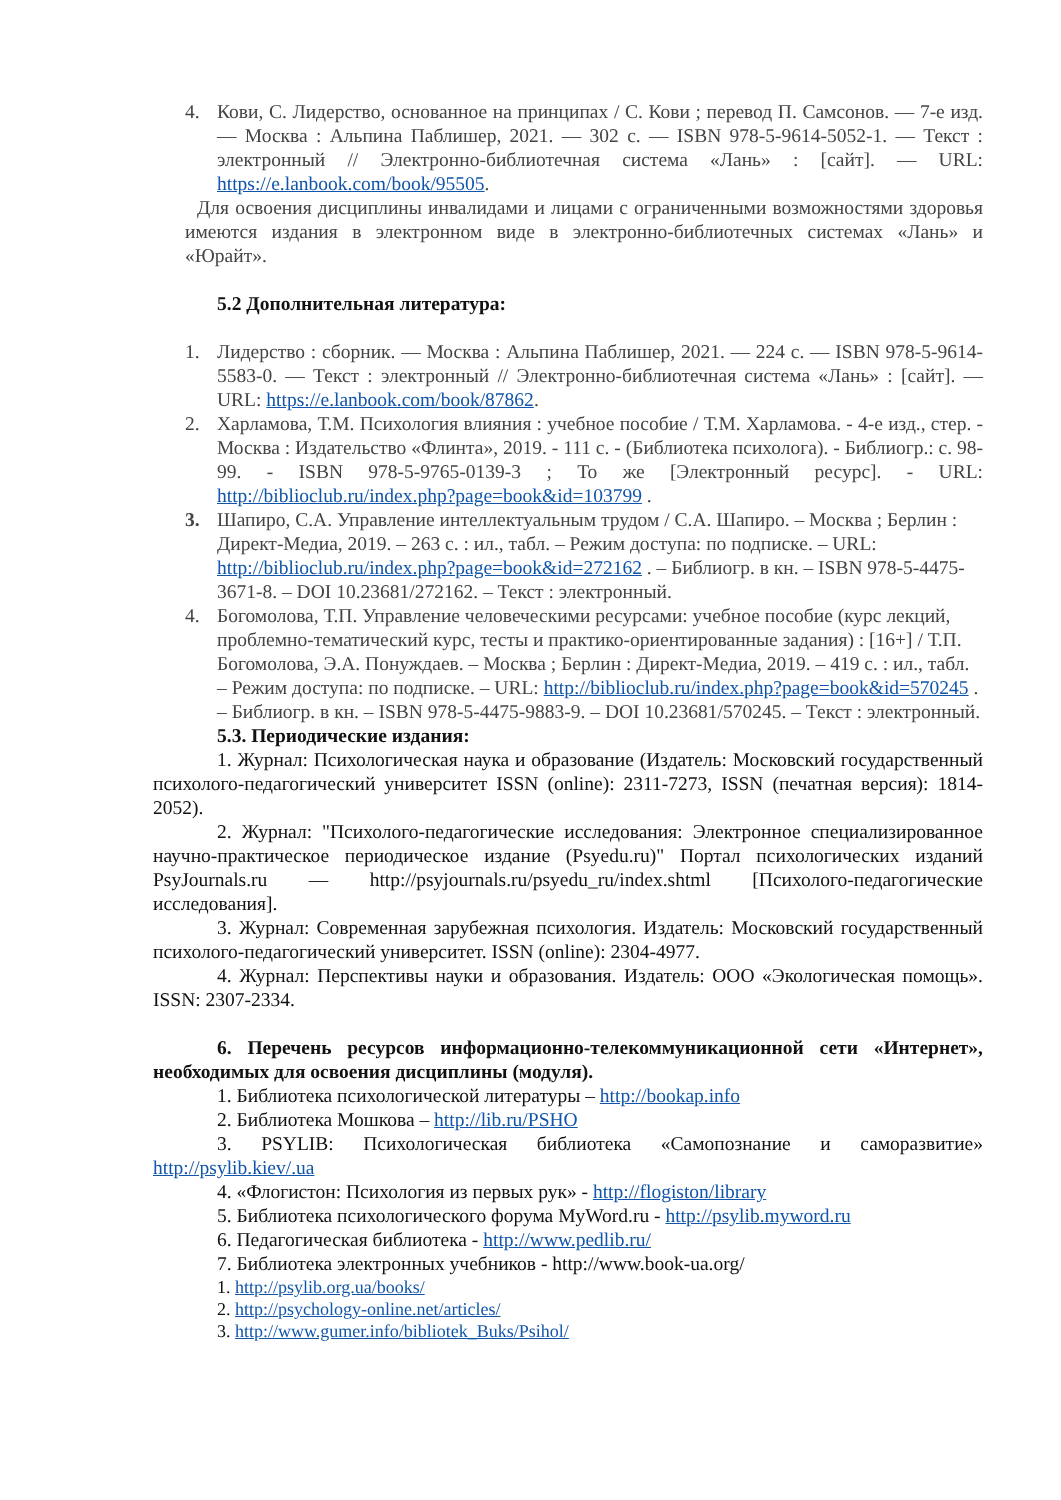4. Кови, С. Лидерство, основанное на принципах / С. Кови ; перевод П. Самсонов. — 7-е изд. — Москва : Альпина Паблишер, 2021. — 302 с. — ISBN 978-5-9614-5052-1. — Текст : электронный // Электронно-библиотечная система «Лань» : [сайт]. — URL: https://e.lanbook.com/book/95505.
Для освоения дисциплины инвалидами и лицами с ограниченными возможностями здоровья имеются издания в электронном виде в электронно-библиотечных системах «Лань» и «Юрайт».
5.2 Дополнительная литература:
1. Лидерство : сборник. — Москва : Альпина Паблишер, 2021. — 224 с. — ISBN 978-5-9614-5583-0. — Текст : электронный // Электронно-библиотечная система «Лань» : [сайт]. — URL: https://e.lanbook.com/book/87862.
2. Харламова, Т.М. Психология влияния : учебное пособие / Т.М. Харламова. - 4-е изд., стер. - Москва : Издательство «Флинта», 2019. - 111 с. - (Библиотека психолога). - Библиогр.: с. 98-99. - ISBN 978-5-9765-0139-3 ; То же [Электронный ресурс]. - URL: http://biblioclub.ru/index.php?page=book&id=103799 .
3. Шапиро, С.А. Управление интеллектуальным трудом / С.А. Шапиро. – Москва ; Берлин : Директ-Медиа, 2019. – 263 с. : ил., табл. – Режим доступа: по подписке. – URL: http://biblioclub.ru/index.php?page=book&id=272162 . – Библиогр. в кн. – ISBN 978-5-4475-3671-8. – DOI 10.23681/272162. – Текст : электронный.
4. Богомолова, Т.П. Управление человеческими ресурсами: учебное пособие (курс лекций, проблемно-тематический курс, тесты и практико-ориентированные задания) : [16+] / Т.П. Богомолова, Э.А. Понуждаев. – Москва ; Берлин : Директ-Медиа, 2019. – 419 с. : ил., табл. – Режим доступа: по подписке. – URL: http://biblioclub.ru/index.php?page=book&id=570245 . – Библиогр. в кн. – ISBN 978-5-4475-9883-9. – DOI 10.23681/570245. – Текст : электронный.
5.3. Периодические издания:
1. Журнал: Психологическая наука и образование (Издатель: Московский государственный психолого-педагогический университет ISSN (online): 2311-7273, ISSN (печатная версия): 1814-2052).
2. Журнал: "Психолого-педагогические исследования: Электронное специализированное научно-практическое периодическое издание (Psyedu.ru)" Портал психологических изданий PsyJournals.ru — http://psyjournals.ru/psyedu_ru/index.shtml [Психолого-педагогические исследования].
3. Журнал: Современная зарубежная психология. Издатель: Московский государственный психолого-педагогический университет. ISSN (online): 2304-4977.
4. Журнал: Перспективы науки и образования. Издатель: ООО «Экологическая помощь». ISSN: 2307-2334.
6. Перечень ресурсов информационно-телекоммуникационной сети «Интернет», необходимых для освоения дисциплины (модуля).
1. Библиотека психологической литературы – http://bookap.info
2. Библиотека Мошкова – http://lib.ru/PSHO
3. PSYLIB: Психологическая библиотека «Самопознание и саморазвитие» http://psylib.kiev/.ua
4. «Флогистон: Психология из первых рук» - http://flogiston/library
5. Библиотека психологического форума MyWord.ru - http://psylib.myword.ru
6. Педагогическая библиотека - http://www.pedlib.ru/
7. Библиотека электронных учебников - http://www.book-ua.org/
1. http://psylib.org.ua/books/
2. http://psychology-online.net/articles/
3. http://www.gumer.info/bibliotek_Buks/Psihol/